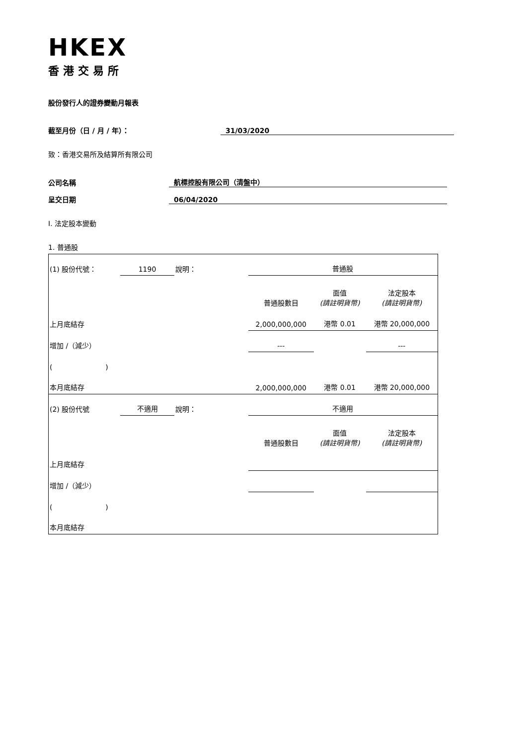HKEX
香港交易所
股份發行人的證券變動月報表
截至月份（日 / 月 / 年）： 31/03/2020
致：香港交易所及結算所有限公司
公司名稱 航標控股有限公司（清盤中）
呈交日期 06/04/2020
I. 法定股本變動
1. 普通股
| (1) 股份代號： | 1190 | 說明： | | 普通股 | | |
| | | | | 普通股數目 | 面值 (請註明貨幣) | 法定股本 (請註明貨幣) |
| 上月底結存 | | | | 2,000,000,000 | 港幣 0.01 | 港幣 20,000,000 |
| 增加 /（減少） | | | | --- | | --- |
| ( ) | | | | | | |
| 本月底結存 | | | | 2,000,000,000 | 港幣 0.01 | 港幣 20,000,000 |
| (2) 股份代號 | 不適用 | 說明： | | 不適用 | | |
| | | | | 普通股數目 | 面值 (請註明貨幣) | 法定股本 (請註明貨幣) |
| 上月底結存 | | | | | | |
| 增加 /（減少） | | | | | | |
| ( ) | | | | | | |
| 本月底結存 | | | | | | |